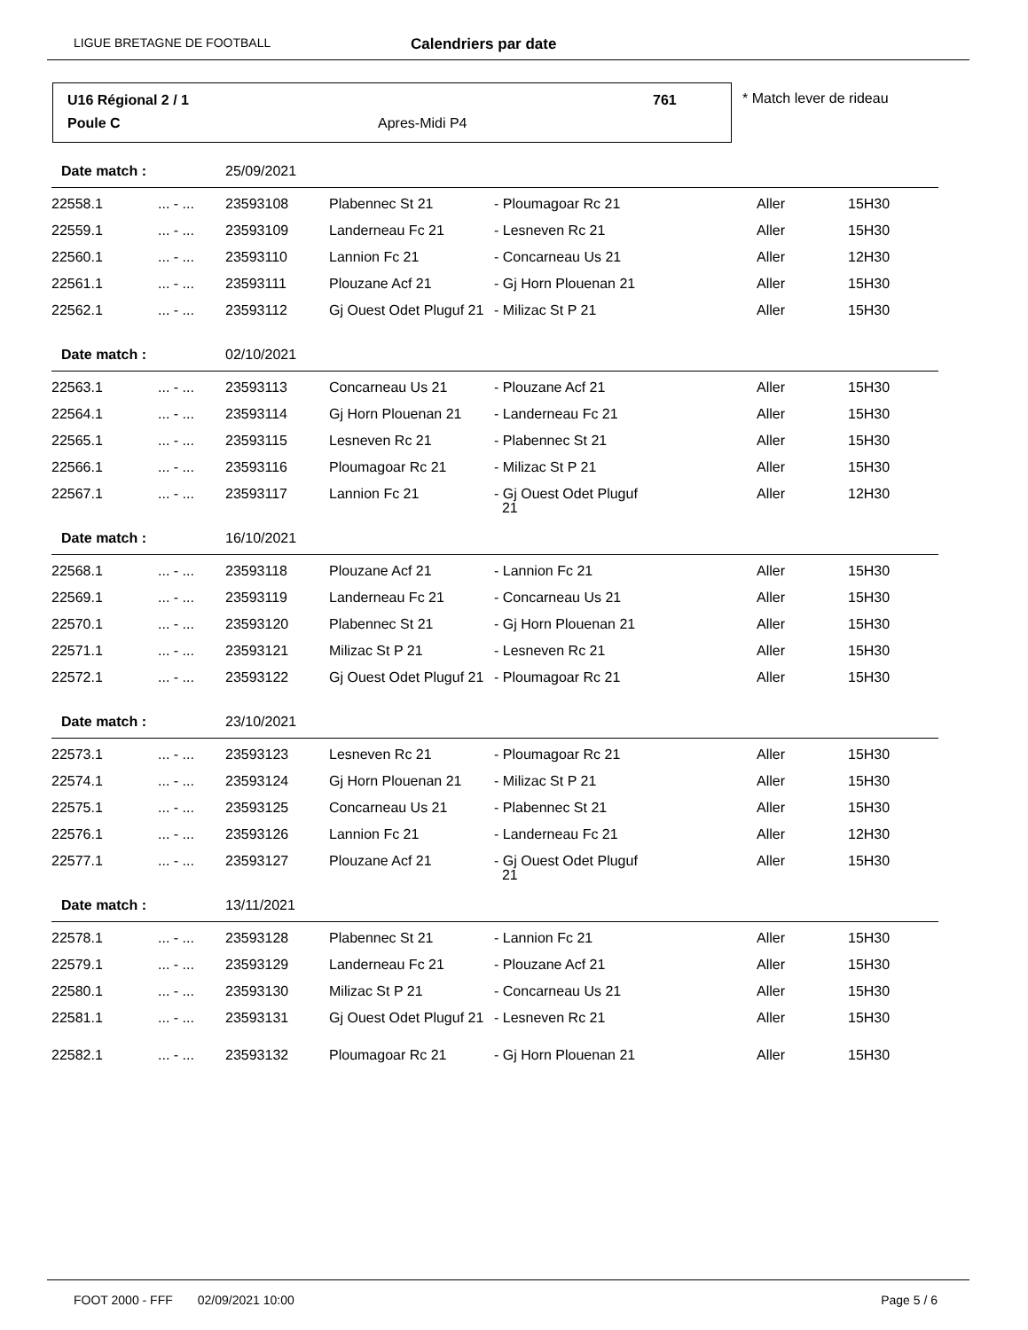LIGUE BRETAGNE DE FOOTBALL Calendriers par date
U16 Régional 2 / 1 761
Poule C Apres-Midi P4
* Match lever de rideau
| Date match : | | 25/09/2021 | | | | |
| 22558.1 | ... - ... | 23593108 | Plabennec St 21 | - Ploumagoar Rc 21 | Aller | 15H30 |
| 22559.1 | ... - ... | 23593109 | Landerneau Fc 21 | - Lesneven Rc 21 | Aller | 15H30 |
| 22560.1 | ... - ... | 23593110 | Lannion Fc 21 | - Concarneau Us 21 | Aller | 12H30 |
| 22561.1 | ... - ... | 23593111 | Plouzane Acf 21 | - Gj Horn Plouenan 21 | Aller | 15H30 |
| 22562.1 | ... - ... | 23593112 | Gj Ouest Odet Pluguf 21 | - Milizac St P 21 | Aller | 15H30 |
| Date match : | | 02/10/2021 | | | | |
| 22563.1 | ... - ... | 23593113 | Concarneau Us 21 | - Plouzane Acf 21 | Aller | 15H30 |
| 22564.1 | ... - ... | 23593114 | Gj Horn Plouenan 21 | - Landerneau Fc 21 | Aller | 15H30 |
| 22565.1 | ... - ... | 23593115 | Lesneven Rc 21 | - Plabennec St 21 | Aller | 15H30 |
| 22566.1 | ... - ... | 23593116 | Ploumagoar Rc 21 | - Milizac St P 21 | Aller | 15H30 |
| 22567.1 | ... - ... | 23593117 | Lannion Fc 21 | - Gj Ouest Odet Pluguf 21 | Aller | 12H30 |
| Date match : | | 16/10/2021 | | | | |
| 22568.1 | ... - ... | 23593118 | Plouzane Acf 21 | - Lannion Fc 21 | Aller | 15H30 |
| 22569.1 | ... - ... | 23593119 | Landerneau Fc 21 | - Concarneau Us 21 | Aller | 15H30 |
| 22570.1 | ... - ... | 23593120 | Plabennec St 21 | - Gj Horn Plouenan 21 | Aller | 15H30 |
| 22571.1 | ... - ... | 23593121 | Milizac St P 21 | - Lesneven Rc 21 | Aller | 15H30 |
| 22572.1 | ... - ... | 23593122 | Gj Ouest Odet Pluguf 21 | - Ploumagoar Rc 21 | Aller | 15H30 |
| Date match : | | 23/10/2021 | | | | |
| 22573.1 | ... - ... | 23593123 | Lesneven Rc 21 | - Ploumagoar Rc 21 | Aller | 15H30 |
| 22574.1 | ... - ... | 23593124 | Gj Horn Plouenan 21 | - Milizac St P 21 | Aller | 15H30 |
| 22575.1 | ... - ... | 23593125 | Concarneau Us 21 | - Plabennec St 21 | Aller | 15H30 |
| 22576.1 | ... - ... | 23593126 | Lannion Fc 21 | - Landerneau Fc 21 | Aller | 12H30 |
| 22577.1 | ... - ... | 23593127 | Plouzane Acf 21 | - Gj Ouest Odet Pluguf 21 | Aller | 15H30 |
| Date match : | | 13/11/2021 | | | | |
| 22578.1 | ... - ... | 23593128 | Plabennec St 21 | - Lannion Fc 21 | Aller | 15H30 |
| 22579.1 | ... - ... | 23593129 | Landerneau Fc 21 | - Plouzane Acf 21 | Aller | 15H30 |
| 22580.1 | ... - ... | 23593130 | Milizac St P 21 | - Concarneau Us 21 | Aller | 15H30 |
| 22581.1 | ... - ... | 23593131 | Gj Ouest Odet Pluguf 21 | - Lesneven Rc 21 | Aller | 15H30 |
| 22582.1 | ... - ... | 23593132 | Ploumagoar Rc 21 | - Gj Horn Plouenan 21 | Aller | 15H30 |
FOOT 2000 - FFF 02/09/2021 10:00 Page 5 / 6